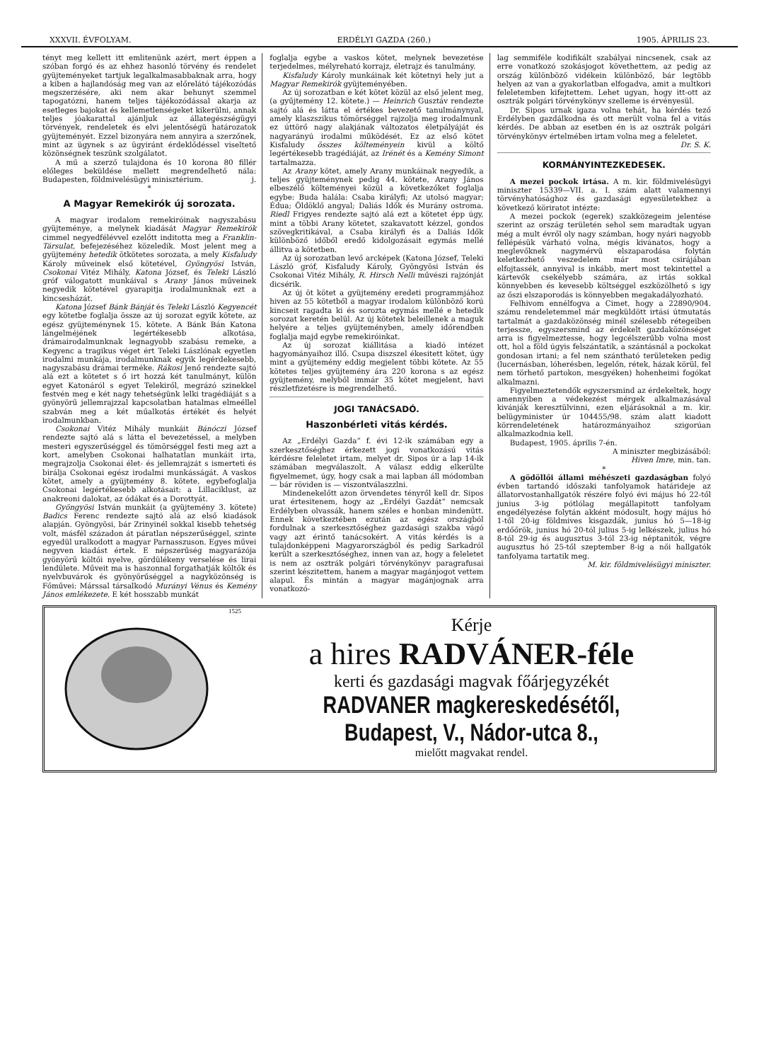XXXVII. ÉVFOLYAM. ERDÉLYI GAZDA (260.) 1905. ÁPRILIS 23.
tényt meg kellett itt emlitenünk azért, mert éppen a szóban forgó és az ehhez hasonló törvény és rendelet gyüjteményeket tartjuk legalkalmasabbaknak arra, hogy a kiben a hajlandóság meg van az előrelátó tájékozódás megszerzésére, aki nem akar behunyt szemmel tapogatózni, hanem teljes tájékozódással akarja az esetleges bajokat és kellemetlenségeket kikerülni, annak teljes jóakarattal ajánljuk az állategészségügyi törvények, rendeletek és elvi jelentőségü határozatok gyüjteményét. Ezzel bizonyára nem annyira a szerzőnek, mint az ügynek s az ügyiránt érdeklődéssel viseltető közönségnek teszünk szolgálatot.
A mű a szerző tulajdona és 10 korona 80 fillér előleges beküldése mellett megrendelhető nála: Budapesten, földmivelésügyi minisztérium. j.
*
A Magyar Remekirók új sorozata.
A magyar irodalom remekiróinak nagyszabásu gyüjteménye, a melynek kiadását Magyar Remekirók cimmel negyedfélévvel ezelőtt inditotta meg a Franklin-Társulat, befejezéséhez közeledik. Most jelent meg a gyüjtemény hetedik ötkötetes sorozata, a mely Kisfaludy Károly műveinek első kötetével, Gyöngyösi István, Csokonai Vitéz Mihály, Katona József, és Teleki László gróf válogatott munkáival s Arany János műveinek negyedik kötetével gyarapitja irodalmunknak ezt a kincsesházát.
Katona József Bánk Bánját és Teleki László Kegyencét egy kötetbe foglalja össze az új sorozat egyik kötete, az egész gyüjteménynek 15. kötete. A Bánk Bán Katona lángelméjének legértékesebb alkotása, drámairodalmunknak legnagyobb szabásu remeke, a Kegyenc a tragikus véget ért Teleki Lászlónak egyetlen irodalmi munkája, irodalmunknak egyik legérdekesebb, nagyszabásu drámai terméke. Rákosi Jenő rendezte sajtó alá ezt a kötetet s ő irt hozzá két tanulmányt, külön egyet Katonáról s egyet Telekiről, megrázó szinekkel festvén meg e két nagy tehetségünk lelki tragédiáját s a gyönyörű jellemrajzzal kapcsolatban hatalmas elmeéllel szabván meg a két műalkotás értékét és helyét irodalmunkban.
Csokonai Vitéz Mihály munkáit Bánóczi József rendezte sajtó alá s látta el bevezetéssel, a melyben mesteri egyszerűséggel és tömörséggel festi meg azt a kort, amelyben Csokonai halhatatlan munkáit irta, megrajzolja Csokonai élet- és jellemrajzát s ismerteti és birálja Csokonai egész irodalmi munkásságát. A vaskos kötet, amely a gyüjtemény 8. kötete, egybefoglalja Csokonai legértékesebb alkotásait: a Lillaciklust, az anakreoni dalokat, az ódákat és a Dorottyát.
Gyöngyösi István munkáit (a gyüjtemény 3. kötete) Badics Ferenc rendezte sajtó alá az első kiadások alapján. Gyöngyösi, bár Zrinyinél sokkal kisebb tehetség volt, másfél századon át páratlan népszerűséggel, szinte egyedül uralkodott a magyar Parnasszuson. Egyes művei negyven kiadást értek. E népszerűség magyarázója gyönyörű költői nyelve, gördülékeny verselése és lirai lendülete. Műveit ma is haszonnal forgathatják költők és nyelvbuvárok és gyönyörűséggel a nagyközönség is Főművei: Márssal társalkodó Murányi Vénus és Kemény János emlékezete. E két hosszabb munkát
foglalja egybe a vaskos kötet, melynek bevezetése terjedelmes, mélyreható korrajz, életrajz és tanulmány.
Kisfaludy Károly munkáinak két kötetnyi hely jut a Magyar Remekirók gyüjteményében.
Az új sorozatban e két kötet közül az első jelent meg, (a gyűjtemény 12. kötete.) — Heinrich Gusztáv rendezte sajtó alá és látta el értékes bevezető tanulmánynyal, amely klaszszikus tömörséggel rajzolja meg irodalmunk ez úttörő nagy alakjának változatos életpályáját és nagyarányú irodalmi működését. Ez az első kötet Kisfaludy összes költeményein kivül a költő legértékesebb tragédiáját, az Irénét és a Kemény Simont tartalmazza.
Az Arany kötet, amely Arany munkáinak negyedik, a teljes gyüjteménynek pedig 44. kötete, Arany János elbeszélő költeményei közül a következőket foglalja egybe: Buda halála: Csaba királyfi; Az utolsó magyar; Édua; Öldöklő angyal; Daliás Idők és Murány ostroma. Riedl Frigyes rendezte sajtó alá ezt a kötetet épp úgy, mint a többi Arany kötetet, szakavatott kézzel, gondos szövegkritikával, a Csaba királyfi és a Daliás Idők különböző időből eredő kidolgozásait egymás mellé állitva a kötetben.
Az új sorozatban levő arcképek (Katona József, Teleki László gróf, Kisfaludy Károly, Gyöngyösi István és Csokonai Vitéz Mihály, R. Hirsch Nelli művészi rajzónját dicsérik.
Az új öt kötet a gyüjtemény eredeti programmjához hiven az 55 kötetből a magyar irodalom különböző korú kincseit ragadta ki és sorozta egymás mellé e hetedik sorozat keretén belül. Az új kötetek beleillenek a maguk helyére a teljes gyüjteményben, amely időrendben foglalja majd egybe remekiróinkat.
Az új sorozat kiállitása a kiadó intézet hagyományaihoz illő. Csupa diszszel ékesitett kötet, úgy mint a gyüjtemény eddig megjelent többi kötete. Az 55 kötetes teljes gyüjtemény ára 220 korona s az egész gyüjtemény, melyből immár 35 kötet megjelent, havi részletfizetésre is megrendelhető.
JOGI TANÁCSADÓ.
Haszonbérleti vitás kérdés.
Az „Erdélyi Gazda“ f. évi 12-ik számában egy a szerkesztőséghez érkezett jogi vonatkozású vitás kérdésre feleletet irtam, melyet dr. Sipos úr a lap 14-ik számában megválaszolt. A válasz eddig elkerülte figyelmemet, úgy, hogy csak a mai lapban áll módomban — bár röviden is — viszontválaszzlni.
Mindenekelőtt azon örvendetes tényről kell dr. Sipos urat értesitenem, hogy az „Erdélyi Gazdát“ nemcsak Erdélyben olvassák, hanem széles e honban mindenütt. Ennek következtében ezután az egész országból fordulnak a szerkesztőséghez gazdasági szakba vágó vagy azt érintő tanácsokért. A vitás kérdés is a tulajdonképpeni Magyarországból és pedig Sarkadról került a szerkesztőséghez, innen van az, hogy a feleletet is nem az osztrák polgári törvénykönyv paragrafusai szerint készitettem, hanem a magyar magánjogot vettem alapul. És mintán a magyar magánjognak arra vonatkozó-
lag semmiféle kodifikált szabályai nincsenek, csak az erre vonatkozó szokásjogot követhettem, az pedig az ország különböző vidékein különböző, bár legtöbb helyen az van a gyakorlatban elfogadva, amit a multkori feleletemben kifejtettem. Lehet ugyan, hogy itt-ott az osztrák polgári törvénykönyv szelleme is érvényesül.
Dr. Sipos urnak igaza volna tehát, ha kérdés tező Erdélyben gazdálkodna és ott merült volna fel a vitás kérdés. De abban az esetben én is az osztrák polgári törvénykönyv értelmében irtam volna meg a feleletet.
Dr. S. K.
KORMÁNYINTEZKEDESEK.
A mezei pockok irtása. A m. kir. földmivelésügyi miniszter 15339—VII. a. I. szám alatt valamennyi törvényhatósághoz és gazdasági egyesületekhez a következő köriratot intézte:
A mezei pockok (egerek) szakközegeim jelentése szerint az ország területén sehol sem maradtak ugyan még a mult évről oly nagy számban, hogy nyári nagyobb fellépésük várható volna, mégis kivánatos, hogy a meglevőknek nagymérvü elszaparodása folytán keletkezhető veszedelem már most csirájában elfojtassék, annyival is inkább, mert most tekintettel a kártevők csekélyebb számára, az irtás sokkal könnyebben és kevesebb költséggel eszközölhető s igy az őszi elszaporodás is könnyebben megakadályozható.
Felhivom ennélfogva a Cimet, hogy a 22890/904. számu rendeletemmel már megküldött irtási útmutatás tartalmát a gazdaközönség minél szélesebb rétegeiben terjessze, egyszersmind az érdekelt gazdaközönséget arra is figyelmeztesse, hogy legcélszerűbb volna most ott, hol a föld úgyis felszántatik, a szántásnál a pockokat gondosan irtani; a fel nem szántható területeken pedig (lucernásban, lóherésben, legelőn, rétek, házak körül, fel nem törhető partokon, mesgyéken) hohenheimi fogókat alkalmazni.
Figyelmeztetendők egyszersmind az érdekeltek, hogy amennyiben a védekezést mérgek alkalmazásával kivánják keresztülvinni, ezen eljárásoknál a m. kir. belügyminister úr 104455/98. szám alatt kiadott körrendeletének határozmányaihoz szigorúan alkalmazkodnia kell.
Budapest, 1905. április 7-én.
A miniszter megbizásából:
Hiven Imre, min. tan.
*
A gödöllői állami méhészeti gazdaságban folyó évben tartandó időszaki tanfolyamok határideje az állatorvostanhallgatók részére folyó évi május hó 22-től junius 3-ig pótlólag megállapitott tanfolyam engedélyezése folytán akként módosult, hogy május hó 1-től 20-ig földmives kisgazdák, junius hó 5—18-ig erdőőrök, junius hó 20-tól julius 5-ig lelkészek, julius hó 8-tól 29-ig és augusztus 3-tól 23-ig néptanitók, végre augusztus hó 25-től szeptember 8-ig a női hallgatók tanfolyama tartatik meg.
M. kir. földmivelésügyi miniszter.
1525
Kérje
a hires RADVÁNER-féle
kerti és gazdasági magvak főárjegyzékét
RADVANER magkereskedésétől, Budapest, V., Nádor-utca 8.,
mielőtt magvakat rendel.